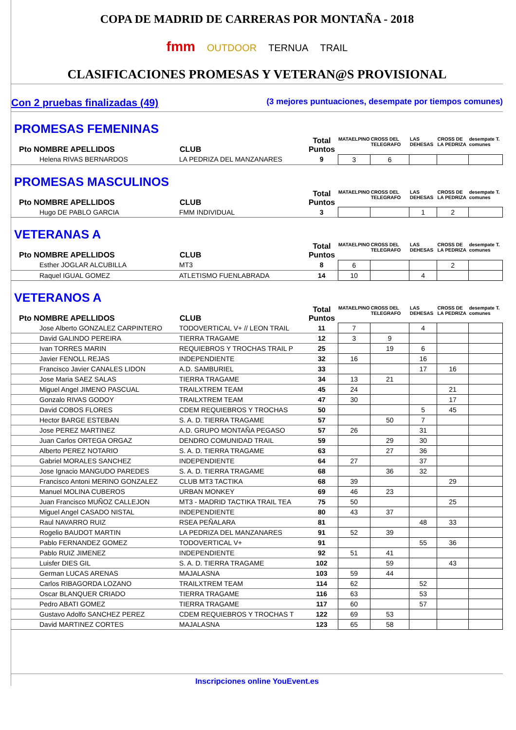COPA DE MADRID DE CARRERAS POR MONTAÑA - 2018
fmm OUTDOOR TERNUA TRAIL
CLASIFICACIONES PROMESAS Y VETERAN@S PROVISIONAL
Con 2 pruebas finalizadas (49) (3 mejores puntuaciones, desempate por tiempos comunes)
PROMESAS FEMENINAS
| Pto NOMBRE APELLIDOS | CLUB | Total Puntos | MATAELPINO | CROSS DEL TELEGRAFO | LAS DEHESAS | CROSS DE LA PEDRIZA | desempate T. comunes |
| --- | --- | --- | --- | --- | --- | --- | --- |
| Helena RIVAS BERNARDOS | LA PEDRIZA DEL MANZANARES | 9 | 3 | 6 | | | |
PROMESAS MASCULINOS
| Pto NOMBRE APELLIDOS | CLUB | Total Puntos | MATAELPINO | CROSS DEL TELEGRAFO | LAS DEHESAS | CROSS DE LA PEDRIZA | desempate T. comunes |
| --- | --- | --- | --- | --- | --- | --- | --- |
| Hugo DE PABLO GARCIA | FMM INDIVIDUAL | 3 | | | 1 | 2 | |
VETERANAS A
| Pto NOMBRE APELLIDOS | CLUB | Total Puntos | MATAELPINO | CROSS DEL TELEGRAFO | LAS DEHESAS | CROSS DE LA PEDRIZA | desempate T. comunes |
| --- | --- | --- | --- | --- | --- | --- | --- |
| Esther JOGLAR ALCUBILLA | MT3 | 8 | 6 | | | 2 | |
| Raquel IGUAL GOMEZ | ATLETISMO FUENLABRADA | 14 | 10 | | 4 | | |
VETERANOS A
| Pto NOMBRE APELLIDOS | CLUB | Total Puntos | MATAELPINO | CROSS DEL TELEGRAFO | LAS DEHESAS | CROSS DE LA PEDRIZA | desempate T. comunes |
| --- | --- | --- | --- | --- | --- | --- | --- |
| Jose Alberto GONZALEZ CARPINTERO | TODOVERTICAL V+ // LEON TRAIL | 11 | 7 | | 4 | | |
| David GALINDO PEREIRA | TIERRA TRAGAME | 12 | 3 | 9 | | | |
| Ivan TORRES MARIN | REQUIEBROS Y TROCHAS TRAIL P | 25 | | 19 | 6 | | |
| Javier FENOLL REJAS | INDEPENDIENTE | 32 | 16 | | 16 | | |
| Francisco Javier CANALES LIDON | A.D. SAMBURIEL | 33 | | | 17 | 16 | |
| Jose Maria SAEZ SALAS | TIERRA TRAGAME | 34 | 13 | 21 | | | |
| Miguel Angel JIMENO PASCUAL | TRAILXTREM TEAM | 45 | 24 | | | 21 | |
| Gonzalo RIVAS GODOY | TRAILXTREM TEAM | 47 | 30 | | | 17 | |
| David COBOS FLORES | CDEM REQUIEBROS Y TROCHAS | 50 | | | 5 | 45 | |
| Hector BARGE ESTEBAN | S. A. D. TIERRA TRAGAME | 57 | | 50 | 7 | | |
| Jose PEREZ MARTINEZ | A.D. GRUPO MONTAÑA PEGASO | 57 | 26 | | 31 | | |
| Juan Carlos ORTEGA ORGAZ | DENDRO COMUNIDAD TRAIL | 59 | | 29 | 30 | | |
| Alberto PEREZ NOTARIO | S. A. D. TIERRA TRAGAME | 63 | | 27 | 36 | | |
| Gabriel MORALES SANCHEZ | INDEPENDIENTE | 64 | 27 | | 37 | | |
| Jose Ignacio MANGUDO PAREDES | S. A. D. TIERRA TRAGAME | 68 | | 36 | 32 | | |
| Francisco Antoni MERINO GONZALEZ | CLUB MT3 TACTIKA | 68 | 39 | | | 29 | |
| Manuel MOLINA CUBEROS | URBAN MONKEY | 69 | 46 | 23 | | | |
| Juan Francisco MUÑOZ CALLEJON | MT3 - MADRID TACTIKA TRAIL TEA | 75 | 50 | | | 25 | |
| Miguel Angel CASADO NISTAL | INDEPENDIENTE | 80 | 43 | 37 | | | |
| Raul NAVARRO RUIZ | RSEA PEÑALARA | 81 | | | 48 | 33 | |
| Rogelio BAUDOT MARTIN | LA PEDRIZA DEL MANZANARES | 91 | 52 | 39 | | | |
| Pablo FERNANDEZ GOMEZ | TODOVERTICAL V+ | 91 | | | 55 | 36 | |
| Pablo RUIZ JIMENEZ | INDEPENDIENTE | 92 | 51 | 41 | | | |
| Luisfer DIES GIL | S. A. D. TIERRA TRAGAME | 102 | | 59 | | 43 | |
| German LUCAS ARENAS | MAJALASNA | 103 | 59 | 44 | | | |
| Carlos RIBAGORDA LOZANO | TRAILXTREM TEAM | 114 | 62 | | 52 | | |
| Oscar BLANQUER CRIADO | TIERRA TRAGAME | 116 | 63 | | 53 | | |
| Pedro ABATI GOMEZ | TIERRA TRAGAME | 117 | 60 | | 57 | | |
| Gustavo Adolfo SANCHEZ PEREZ | CDEM REQUIEBROS Y TROCHAS T | 122 | 69 | 53 | | | |
| David MARTINEZ CORTES | MAJALASNA | 123 | 65 | 58 | | | |
Inscripciones online YouEvent.es